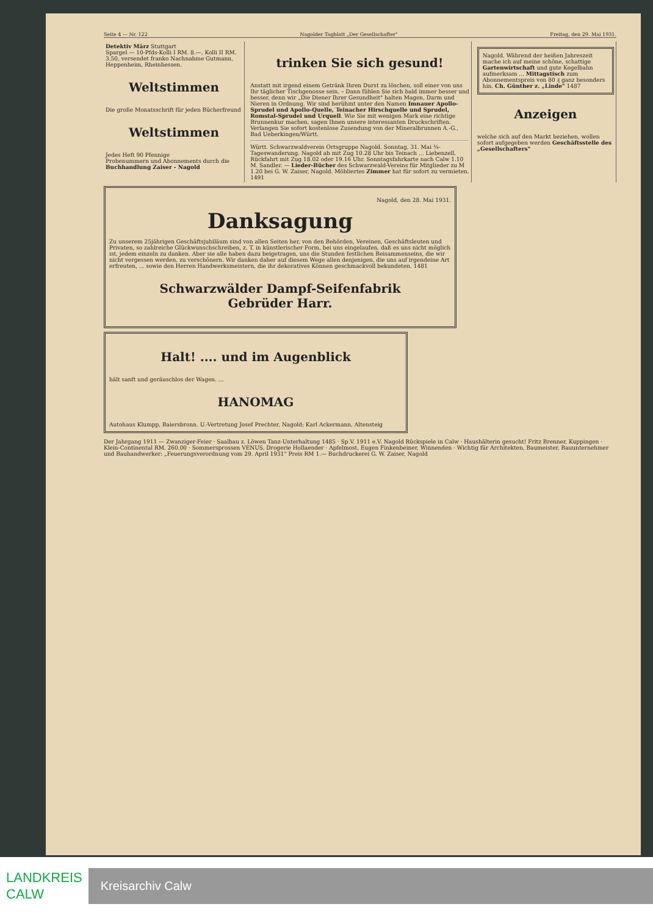Seite 4 — Nr. 122 Nagolder Tagblatt „Der Gesellschafter" Freitag, den 29. Mai 1931.
Detektiv März Stuttgart
Spargel — 10-Pfds-Kolli I RM. 8.—, Kolli II RM. 3.50, versendet franko Nachnahme Gutmann, Heppenheim, Rheinhessen.
Weltstimmen
Die große Monatsschrift für jeden Bücherfreund
Weltstimmen
Jedes Heft 90 Pfennige
Probenummern und Abonnements durch die Buchhandlung Zaiser - Nagold
trinken Sie sich gesund!
Anstatt mit irgend einem Getränk Ihren Durst zu löschen, soll einer von uns Ihr täglicher Tischgenosse sein. – Dann fühlen Sie sich bald immer besser und besser, denn wir „Die Diener Ihrer Gesundheit" halten Magen, Darm und Nieren in Ordnung. Wir sind berühmt unter den Namen Imnauer Apollo-Sprudel und Apollo-Quelle, Teinacher Hirschquelle und Sprudel, Romstal-Sprudel und Urquell. Wie Sie mit wenigen Mark eine richtige Brunnenkur machen, sagen Ihnen unsere interessanten Druckschriften. Verlangen Sie sofort kostenlose Zusendung von der Mineralbrunnen A.-G., Bad Ueberkingen/Württ.
Württ. Schwarzwaldverein Ortsgruppe Nagold. Sonntag, 31. Mai ¾-Tageswanderung. Nagold ab mit Zug 10.28 Uhr bis Teinach ... Liebenzell. Rückfahrt mit Zug 18.02 oder 19.16 Uhr. Sonntagsfahrkarte nach Calw 1.10 M. Sandler. — Lieder-Bücher des Schwarzwald-Vereins für Mitglieder zu M 1.20 bei G. W. Zaiser, Nagold. Möbliertes Zimmer hat für sofort zu vermieten. 1491
Nagold. Während der heißen Jahreszeit mache ich auf meine schöne, schattige Gartenwirtschaft und gute Kegelbahn aufmerksam ... Mittagstisch zum Abonnementspreis von 80 ₰ ganz besonders hin. Ch. Günther z. „Linde" 1487
Anzeigen
welche sich auf den Markt beziehen, wollen sofort aufgegeben werden Geschäftsstelle des „Gesellschafters"
Nagold, den 28. Mai 1931.
Danksagung
Zu unserem 25jährigen Geschäftsjubiläum sind von allen Seiten her, von den Behörden, Vereinen, Geschäftsleuten und Privaten, so zahlreiche Glückwunschschreiben, z. T. in künstlerischer Form, bei uns eingelaufen, daß es uns nicht möglich ist, jedem einzeln zu danken. Aber sie alle haben dazu beigetragen, uns die Stunden festlichen Beisammenseins, die wir nicht vergessen werden, zu verschönern. Wir danken daher auf diesem Wege allen denjenigen, die uns auf irgendeine Art erfreuten, ... sowie den Herren Handwerksmeistern, die ihr dekoratives Können geschmackvoll bekundeten. 1481
Schwarzwälder Dampf-Seifenfabrik
Gebrüder Harr.
Halt! .... und im Augenblick
hält sanft und geräuschlos der Wagen. ...
HANOMAG
Autohaus Klumpp, Baiersbronn. U.-Vertretung Josef Prechter, Nagold; Karl Ackermann, Altensteig
Der Jahrgang 1911 — Zwanziger-Feier · Saalbau z. Löwen Tanz-Unterhaltung 1485 · Sp.V. 1911 e.V. Nagold Rückspiele in Calw · Haushälterin gesucht! Fritz Brenner, Kuppingen · Klein-Continental RM. 260.00 · Sommersprossen VENUS, Drogerie Hollaender · Apfelmost, Eugen Finkenbeiner, Winnenden · Wichtig für Architekten, Baumeister, Bauunternehmer und Bauhandwerker: „Feuerungsverordnung vom 29. April 1931" Preis RM 1.— Buchdruckerei G. W. Zaiser, Nagold
LANDKREIS
CALW
Kreisarchiv Calw